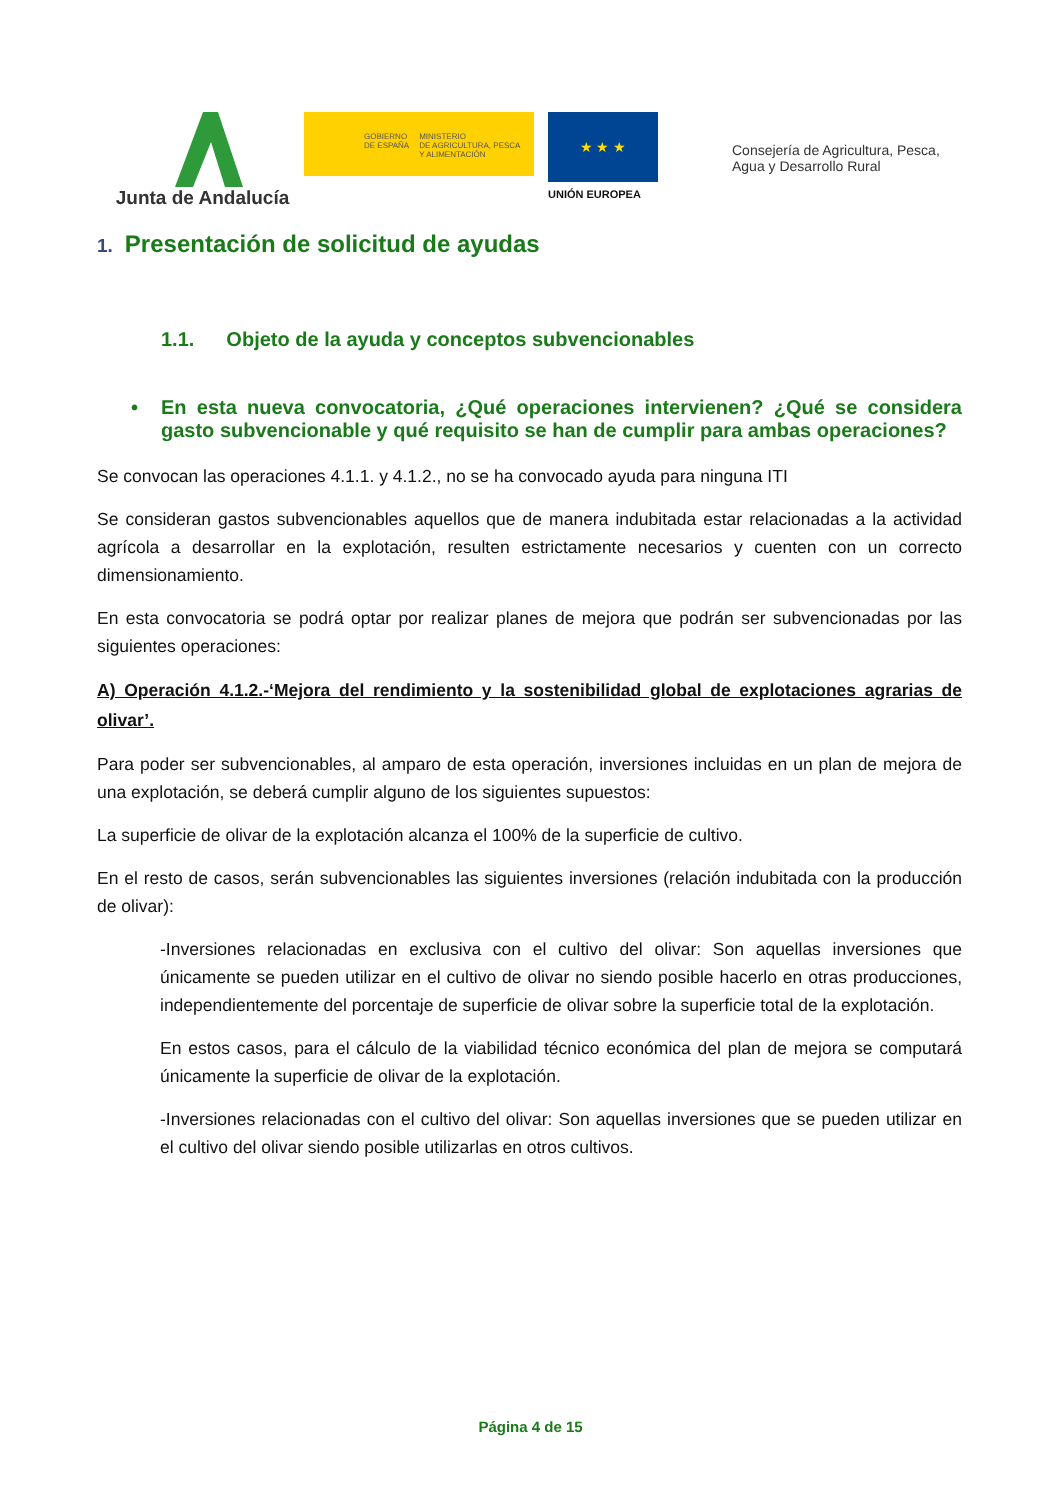Junta de Andalucía
GOBIERNO
DE ESPAÑA MINISTERIO
DE AGRICULTURA, PESCA
Y ALIMENTACIÓN
★ ★ ★
UNIÓN EUROPEA
Consejería de Agricultura, Pesca,
Agua y Desarrollo Rural
1. Presentación de solicitud de ayudas
1.1. Objeto de la ayuda y conceptos subvencionables
• En esta nueva convocatoria, ¿Qué operaciones intervienen? ¿Qué se considera gasto subvencionable y qué requisito se han de cumplir para ambas operaciones?
Se convocan las operaciones 4.1.1. y 4.1.2., no se ha convocado ayuda para ninguna ITI
Se consideran gastos subvencionables aquellos que de manera indubitada estar relacionadas a la actividad agrícola a desarrollar en la explotación, resulten estrictamente necesarios y cuenten con un correcto dimensionamiento.
En esta convocatoria se podrá optar por realizar planes de mejora que podrán ser subvencionadas por las siguientes operaciones:
A) Operación 4.1.2.-‘Mejora del rendimiento y la sostenibilidad global de explotaciones agrarias de olivar’.
Para poder ser subvencionables, al amparo de esta operación, inversiones incluidas en un plan de mejora de una explotación, se deberá cumplir alguno de los siguientes supuestos:
La superficie de olivar de la explotación alcanza el 100% de la superficie de cultivo.
En el resto de casos, serán subvencionables las siguientes inversiones (relación indubitada con la producción de olivar):
-Inversiones relacionadas en exclusiva con el cultivo del olivar: Son aquellas inversiones que únicamente se pueden utilizar en el cultivo de olivar no siendo posible hacerlo en otras producciones, independientemente del porcentaje de superficie de olivar sobre la superficie total de la explotación.
En estos casos, para el cálculo de la viabilidad técnico económica del plan de mejora se computará únicamente la superficie de olivar de la explotación.
-Inversiones relacionadas con el cultivo del olivar: Son aquellas inversiones que se pueden utilizar en el cultivo del olivar siendo posible utilizarlas en otros cultivos.
Página 4 de 15